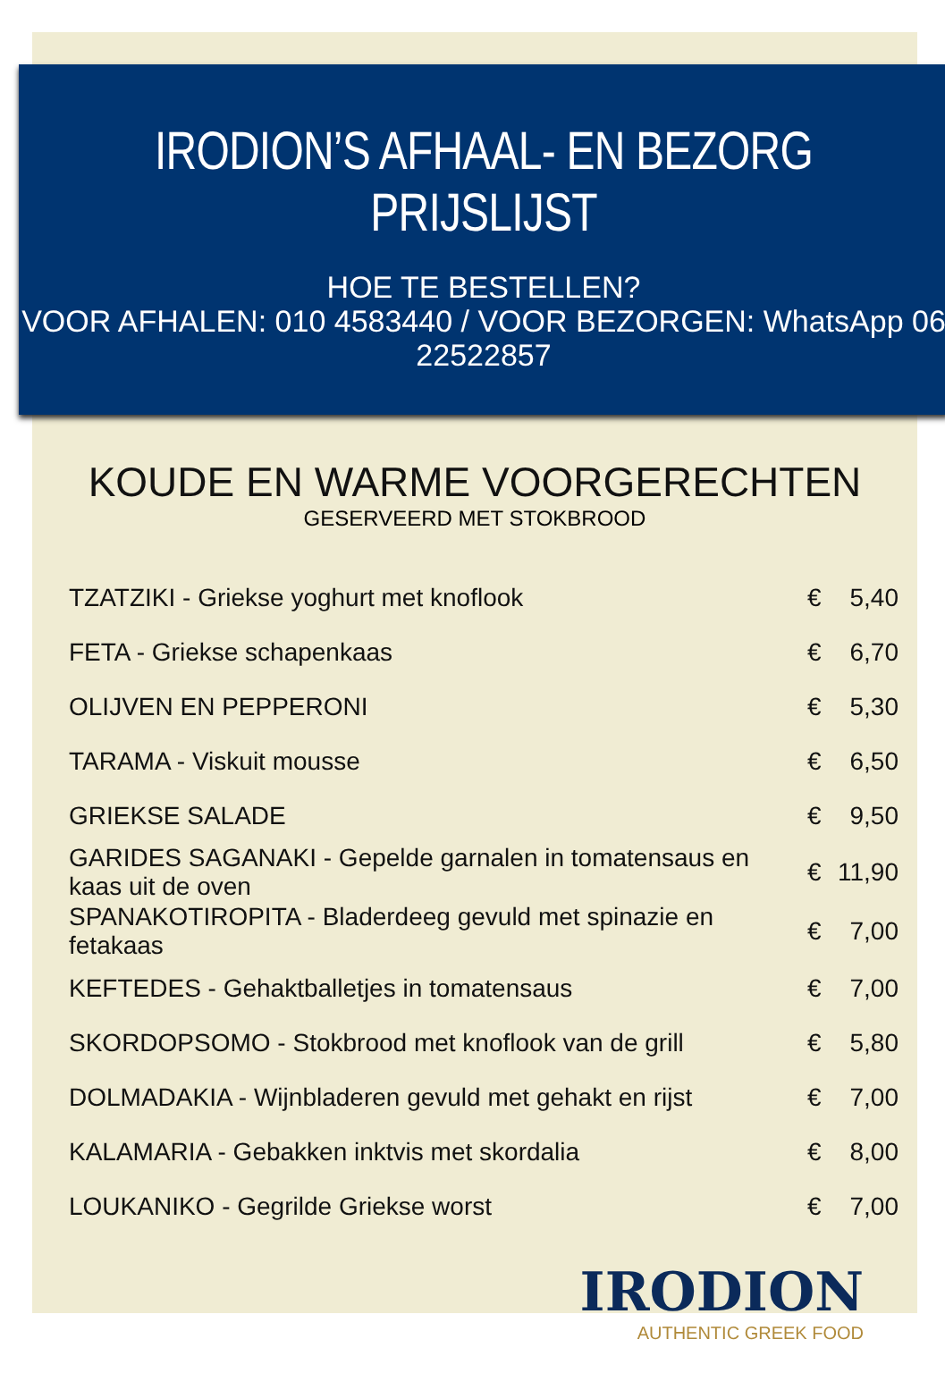IRODION’S AFHAAL- EN BEZORG PRIJSLIJST
HOE TE BESTELLEN?
VOOR AFHALEN: 010 4583440 / VOOR BEZORGEN: WhatsApp 06 22522857
KOUDE EN WARME VOORGERECHTEN
GESERVEERD MET STOKBROOD
| TZATZIKI - Griekse yoghurt met knoflook | € | 5,40 |
| FETA - Griekse schapenkaas | € | 6,70 |
| OLIJVEN EN PEPPERONI | € | 5,30 |
| TARAMA - Viskuit mousse | € | 6,50 |
| GRIEKSE SALADE | € | 9,50 |
| GARIDES SAGANAKI - Gepelde garnalen in tomatensaus en kaas uit de oven | € | 11,90 |
| SPANAKOTIROPITA - Bladerdeeg gevuld met spinazie en fetakaas | € | 7,00 |
| KEFTEDES - Gehaktballetjes in tomatensaus | € | 7,00 |
| SKORDOPSOMO - Stokbrood met knoflook van de grill | € | 5,80 |
| DOLMADAKIA - Wijnbladeren gevuld met gehakt en rijst | € | 7,00 |
| KALAMARIA - Gebakken inktvis met skordalia | € | 8,00 |
| LOUKANIKO - Gegrilde Griekse worst | € | 7,00 |
IRODION
AUTHENTIC GREEK FOOD